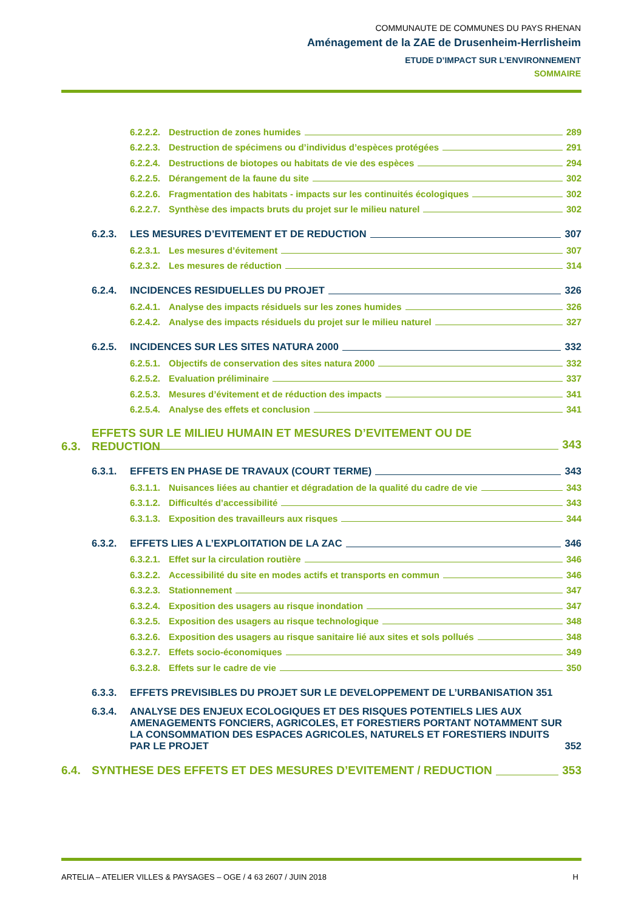COMMUNAUTE DE COMMUNES DU PAYS RHENAN
Aménagement de la ZAE de Drusenheim-Herrlisheim
ETUDE D’IMPACT SUR L’ENVIRONNEMENT
SOMMAIRE
6.2.2.2. Destruction de zones humides 289
6.2.2.3. Destruction de spécimens ou d’individus d’espèces protégées 291
6.2.2.4. Destructions de biotopes ou habitats de vie des espèces 294
6.2.2.5. Dérangement de la faune du site 302
6.2.2.6. Fragmentation des habitats - impacts sur les continuités écologiques 302
6.2.2.7. Synthèse des impacts bruts du projet sur le milieu naturel 302
6.2.3. LES MESURES D’EVITEMENT ET DE REDUCTION 307
6.2.3.1. Les mesures d’évitement 307
6.2.3.2. Les mesures de réduction 314
6.2.4. INCIDENCES RESIDUELLES DU PROJET 326
6.2.4.1. Analyse des impacts résiduels sur les zones humides 326
6.2.4.2. Analyse des impacts résiduels du projet sur le milieu naturel 327
6.2.5. INCIDENCES SUR LES SITES NATURA 2000 332
6.2.5.1. Objectifs de conservation des sites natura 2000 332
6.2.5.2. Evaluation préliminaire 337
6.2.5.3. Mesures d’évitement et de réduction des impacts 341
6.2.5.4. Analyse des effets et conclusion 341
6.3. EFFETS SUR LE MILIEU HUMAIN ET MESURES D’EVITEMENT OU DE
REDUCTION
343
6.3.1. EFFETS EN PHASE DE TRAVAUX (COURT TERME) 343
6.3.1.1. Nuisances liées au chantier et dégradation de la qualité du cadre de vie 343
6.3.1.2. Difficultés d’accessibilité 343
6.3.1.3. Exposition des travailleurs aux risques 344
6.3.2. EFFETS LIES A L’EXPLOITATION DE LA ZAC 346
6.3.2.1. Effet sur la circulation routière 346
6.3.2.2. Accessibilité du site en modes actifs et transports en commun 346
6.3.2.3. Stationnement 347
6.3.2.4. Exposition des usagers au risque inondation 347
6.3.2.5. Exposition des usagers au risque technologique 348
6.3.2.6. Exposition des usagers au risque sanitaire lié aux sites et sols pollués 348
6.3.2.7. Effets socio-économiques 349
6.3.2.8. Effets sur le cadre de vie 350
6.3.3. EFFETS PREVISIBLES DU PROJET SUR LE DEVELOPPEMENT DE L’URBANISATION 351
6.3.4. ANALYSE DES ENJEUX ECOLOGIQUES ET DES RISQUES POTENTIELS LIES AUX AMENAGEMENTS FONCIERS, AGRICOLES, ET FORESTIERS PORTANT NOTAMMENT SUR LA CONSOMMATION DES ESPACES AGRICOLES, NATURELS ET FORESTIERS INDUITS PAR LE PROJET 352
6.4. SYNTHESE DES EFFETS ET DES MESURES D’EVITEMENT / REDUCTION 353
ARTELIA – ATELIER VILLES & PAYSAGES – OGE / 4 63 2607 / JUIN 2018 H